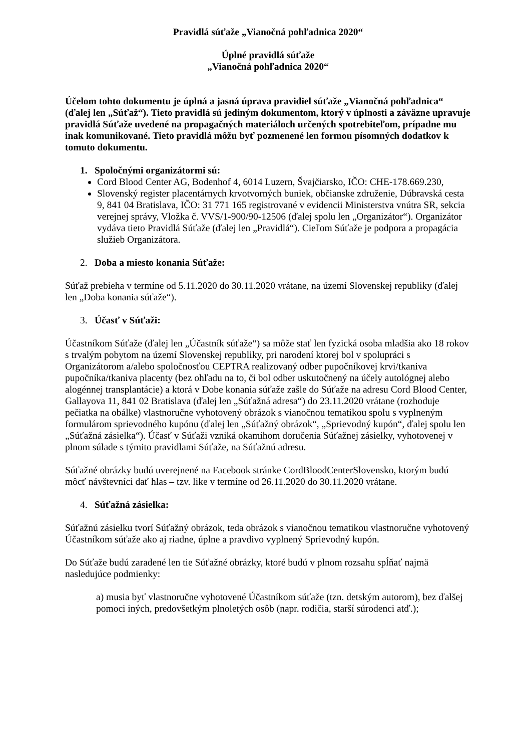Pravidlá súťaže „Vianočná pohľadnica 2020“
Úplné pravidlá súťaže
„Vianočná pohľadnica 2020“
Účelom tohto dokumentu je úplná a jasná úprava pravidiel súťaže „Vianočná pohľadnica“ (ďalej len „Súťaž“). Tieto pravidlá sú jediným dokumentom, ktorý v úplnosti a záväzne upravuje pravidlá Súťaže uvedené na propagačných materiáloch určených spotrebiteľom, prípadne mu inak komunikované. Tieto pravidlá môžu byť pozmenené len formou písomných dodatkov k tomuto dokumentu.
1. Spoločnými organizátormi sú:
Cord Blood Center AG, Bodenhof 4, 6014 Luzern, Švajčiarsko, IČO: CHE-178.669.230,
Slovenský register placentárnych krvotvorných buniek, občianske združenie, Dúbravská cesta 9, 841 04 Bratislava, IČO: 31 771 165 registrované v evidencii Ministerstva vnútra SR, sekcia verejnej správy, Vložka č. VVS/1-900/90-12506 (ďalej spolu len „Organizátor“). Organizátor vydáva tieto Pravidlá Súťaže (ďalej len „Pravidlá“). Cieľom Súťaže je podpora a propagácia služieb Organizátora.
2. Doba a miesto konania Súťaže:
Súťaž prebieha v termíne od 5.11.2020 do 30.11.2020 vrátane, na území Slovenskej republiky (ďalej len „Doba konania súťaže“).
3. Účasť v Súťaži:
Účastníkom Súťaže (ďalej len „Účastník súťaže“) sa môže stať len fyzická osoba mladšia ako 18 rokov s trvalým pobytom na území Slovenskej republiky, pri narodení ktorej bol v spolupráci s Organizátorom a/alebo spoločnosťou CEPTRA realizovaný odber pupočníkovej krvi/tkaniva pupočníka/tkaniva placenty (bez ohľadu na to, či bol odber uskutočnený na účely autológnej alebo alogénnej transplantácie) a ktorá v Dobe konania súťaže zašle do Súťaže na adresu Cord Blood Center, Gallayova 11, 841 02 Bratislava (ďalej len „Súťažná adresa“) do 23.11.2020 vrátane (rozhoduje pečiatka na obálke) vlastnoručne vyhotovený obrázok s vianočnou tematikou spolu s vyplneným formulárom sprievodného kupónu (ďalej len „Súťažný obrázok“, „Sprievodný kupón“, ďalej spolu len „Súťažná zásielka“). Účasť v Súťaži vzniká okamihom doručenia Súťažnej zásielky, vyhotovenej v plnom súlade s týmito pravidlami Súťaže, na Súťažnú adresu.
Súťažné obrázky budú uverejnené na Facebook stránke CordBloodCenterSlovensko, ktorým budú môcť návštevníci dať hlas – tzv. like v termíne od 26.11.2020 do 30.11.2020 vrátane.
4. Súťažná zásielka:
Súťažnú zásielku tvorí Súťažný obrázok, teda obrázok s vianočnou tematikou vlastnoručne vyhotovený Účastníkom súťaže ako aj riadne, úplne a pravdivo vyplnený Sprievodný kupón.
Do Súťaže budú zaradené len tie Súťažné obrázky, ktoré budú v plnom rozsahu spĺňať najmä nasledujúce podmienky:
a) musia byť vlastnoručne vyhotovené Účastníkom súťaže (tzn. detským autorom), bez ďalšej pomoci iných, predovšetkým plnoletých osôb (napr. rodičia, starší súrodenci atď.);